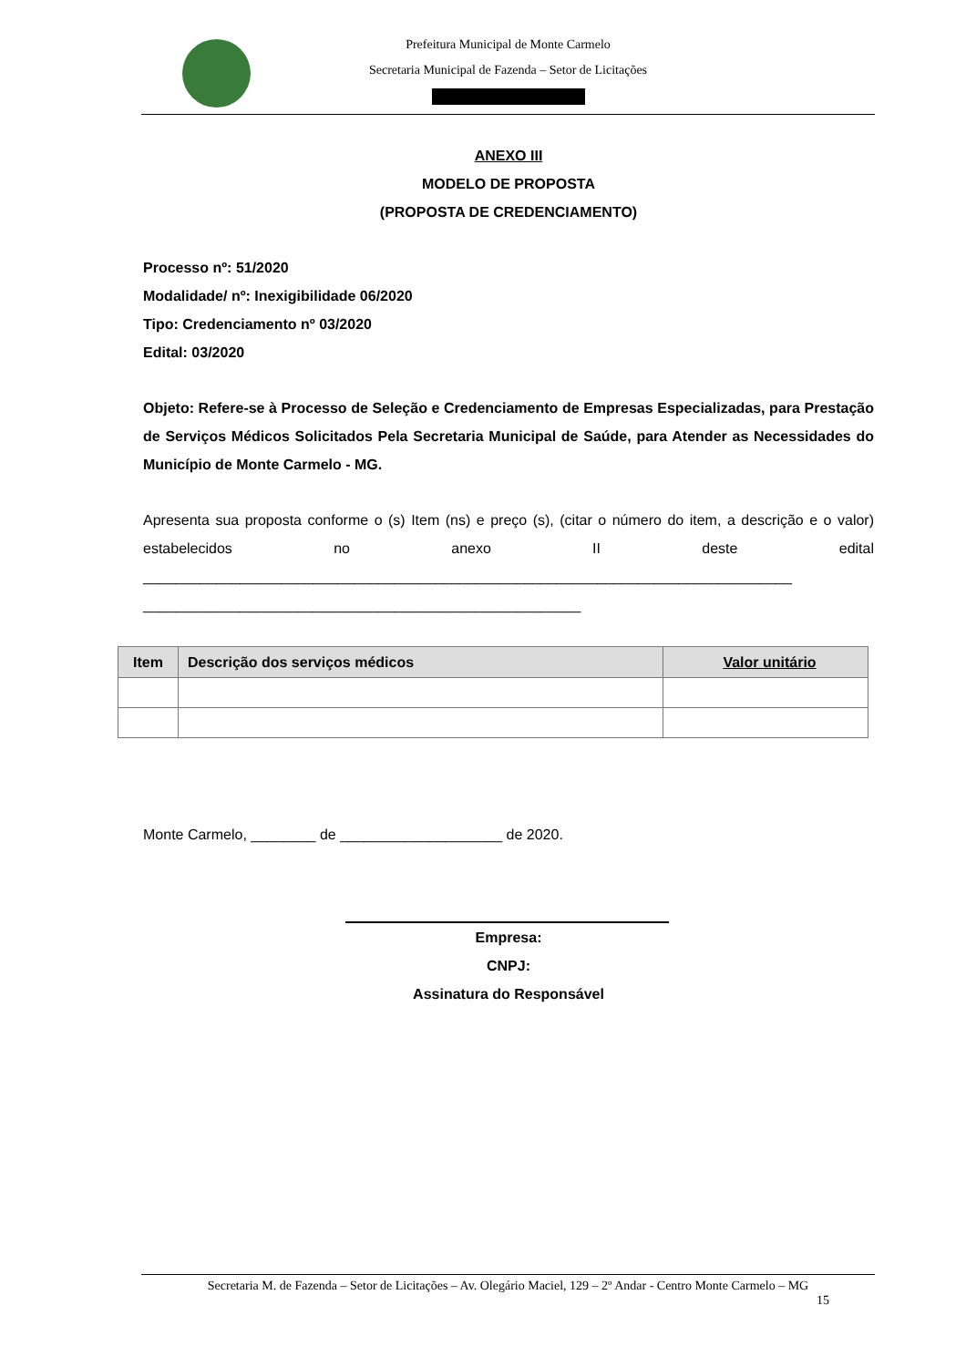Prefeitura Municipal de Monte Carmelo
Secretaria Municipal de Fazenda – Setor de Licitações
ANEXO III
MODELO DE PROPOSTA
(PROPOSTA DE CREDENCIAMENTO)
Processo nº: 51/2020
Modalidade/ nº: Inexigibilidade 06/2020
Tipo: Credenciamento nº 03/2020
Edital: 03/2020
Objeto: Refere-se à Processo de Seleção e Credenciamento de Empresas Especializadas, para Prestação de Serviços Médicos Solicitados Pela Secretaria Municipal de Saúde, para Atender as Necessidades do Município de Monte Carmelo - MG.
Apresenta sua proposta conforme o (s) Item (ns) e preço (s), (citar o número do item, a descrição e o valor) estabelecidos no anexo II deste edital ________________________________________________________________________________
______________________________________________________
| Item | Descrição dos serviços médicos | Valor unitário |
| --- | --- | --- |
Monte Carmelo, ________ de ____________________ de 2020.
Empresa:
CNPJ:
Assinatura do Responsável
Secretaria M. de Fazenda – Setor de Licitações – Av. Olegário Maciel, 129 – 2º Andar - Centro Monte Carmelo – MG
15